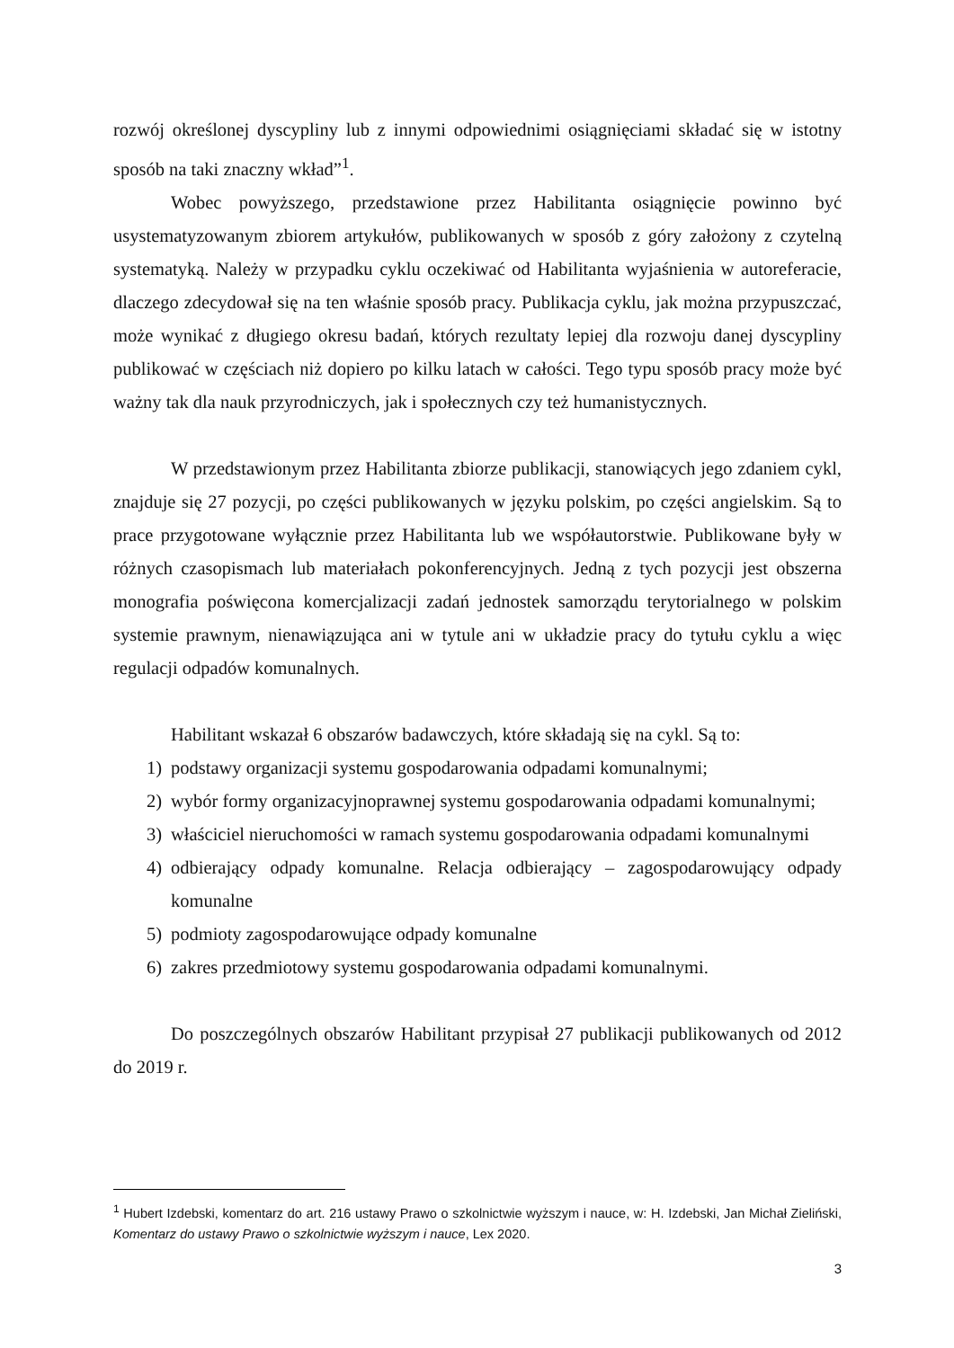rozwój określonej dyscypliny lub z innymi odpowiednimi osiągnięciami składać się w istotny sposób na taki znaczny wkład”<sup>1</sup>.
Wobec powyższego, przedstawione przez Habilitanta osiągnięcie powinno być usystematyzowanym zbiorem artykułów, publikowanych w sposób z góry założony z czytelną systematyką. Należy w przypadku cyklu oczekiwać od Habilitanta wyjaśnienia w autoreferacie, dlaczego zdecydował się na ten właśnie sposób pracy. Publikacja cyklu, jak można przypuszczać, może wynikać z długiego okresu badań, których rezultaty lepiej dla rozwoju danej dyscypliny publikować w częściach niż dopiero po kilku latach w całości. Tego typu sposób pracy może być ważny tak dla nauk przyrodniczych, jak i społecznych czy też humanistycznych.
W przedstawionym przez Habilitanta zbiorze publikacji, stanowiących jego zdaniem cykl, znajduje się 27 pozycji, po części publikowanych w języku polskim, po części angielskim. Są to prace przygotowane wyłącznie przez Habilitanta lub we współautorstwie. Publikowane były w różnych czasopismach lub materiałach pokonferencyjnych. Jedną z tych pozycji jest obszerna monografia poświęcona komercjalizacji zadań jednostek samorządu terytorialnego w polskim systemie prawnym, nienawiązująca ani w tytule ani w układzie pracy do tytułu cyklu a więc regulacji odpadów komunalnych.
Habilitant wskazał 6 obszarów badawczych, które składają się na cykl. Są to:
1) podstawy organizacji systemu gospodarowania odpadami komunalnymi;
2) wybór formy organizacyjnoprawnej systemu gospodarowania odpadami komunalnymi;
3) właściciel nieruchomości w ramach systemu gospodarowania odpadami komunalnymi
4) odbierający odpady komunalne. Relacja odbierający – zagospodarowujący odpady komunalne
5) podmioty zagospodarowujące odpady komunalne
6) zakres przedmiotowy systemu gospodarowania odpadami komunalnymi.
Do poszczególnych obszarów Habilitant przypisał 27 publikacji publikowanych od 2012 do 2019 r.
<sup>1</sup> Hubert Izdebski, komentarz do art. 216 ustawy Prawo o szkolnictwie wyższym i nauce, w: H. Izdebski, Jan Michał Zieliński, Komentarz do ustawy Prawo o szkolnictwie wyższym i nauce, Lex 2020.
3